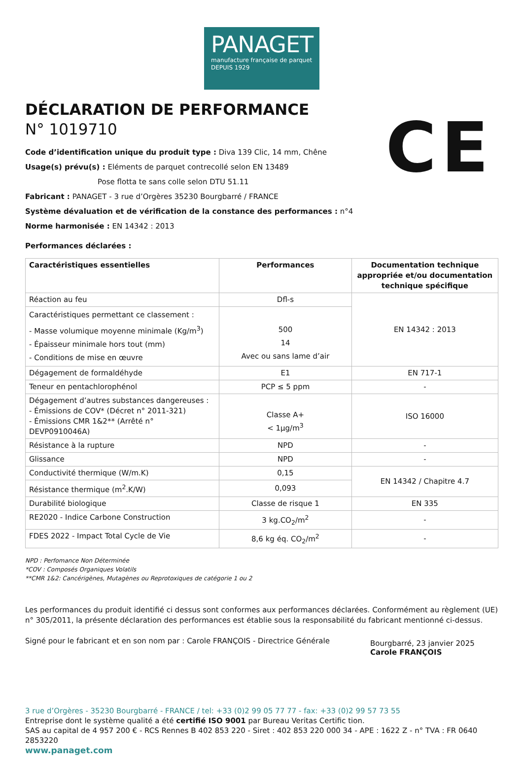PANAGET
manufacture française de parquet
DEPUIS 1929
CE
DÉCLARATION DE PERFORMANCE
N° 1019710
Code d’identification unique du produit type : Diva 139 Clic, 14 mm, Chêne
Usage(s) prévu(s) : Eléments de parquet contrecollé selon EN 13489
Pose flotta te sans colle selon DTU 51.11
Fabricant : PANAGET - 3 rue d’Orgères 35230 Bourgbarré / FRANCE
Système dévaluation et de vérification de la constance des performances : n°4
Norme harmonisée : EN 14342 : 2013
Performances déclarées :
| Caractéristiques essentielles | Performances | Documentation technique appropriée et/ou documentation technique spécifique |
| --- | --- | --- |
| Réaction au feu | Dfl-s | EN 14342 : 2013 |
| Caractéristiques permettant ce classement : - Masse volumique moyenne minimale (Kg/m<sup>3</sup>) - Épaisseur minimale hors tout (mm) - Conditions de mise en œuvre | 500 14 Avec ou sans lame d’air | |
| Dégagement de formaldéhyde | E1 | EN 717-1 |
| Teneur en pentachlorophénol | PCP ≤ 5 ppm | - |
| Dégagement d’autres substances dangereuses : - Émissions de COV* (Décret n° 2011-321) - Émissions CMR 1&2** (Arrêté n° DEVP0910046A) | Classe A+ < 1µg/m<sup>3</sup> | ISO 16000 |
| Résistance à la rupture | NPD | - |
| Glissance | NPD | - |
| Conductivité thermique (W/m.K) | 0,15 | EN 14342 / Chapitre 4.7 |
| Résistance thermique (m<sup>2</sup>.K/W) | 0,093 | |
| Durabilité biologique | Classe de risque 1 | EN 335 |
| RE2020 - Indice Carbone Construction | 3 kg.CO<sub>2</sub>/m<sup>2</sup> | - |
| FDES 2022 - Impact Total Cycle de Vie | 8,6 kg éq. CO<sub>2</sub>/m<sup>2</sup> | - |
NPD : Perfomance Non Déterminée
*COV : Composés Organiques Volatils
**CMR 1&2: Cancérigènes, Mutagènes ou Reprotoxiques de catégorie 1 ou 2
Les performances du produit identifié ci dessus sont conformes aux performances déclarées. Conformément au règlement (UE) n° 305/2011, la présente déclaration des performances est établie sous la responsabilité du fabricant mentionné ci-dessus.
Signé pour le fabricant et en son nom par : Carole FRANÇOIS - Directrice Générale
Bourgbarré, 23 janvier 2025
Carole FRANÇOIS
3 rue d’Orgères - 35230 Bourgbarré - FRANCE / tel: +33 (0)2 99 05 77 77 - fax: +33 (0)2 99 57 73 55
Entreprise dont le système qualité a été certifié ISO 9001 par Bureau Veritas Certific tion.
SAS au capital de 4 957 200 € - RCS Rennes B 402 853 220 - Siret : 402 853 220 000 34 - APE : 1622 Z - n° TVA : FR 0640 2853220
www.panaget.com